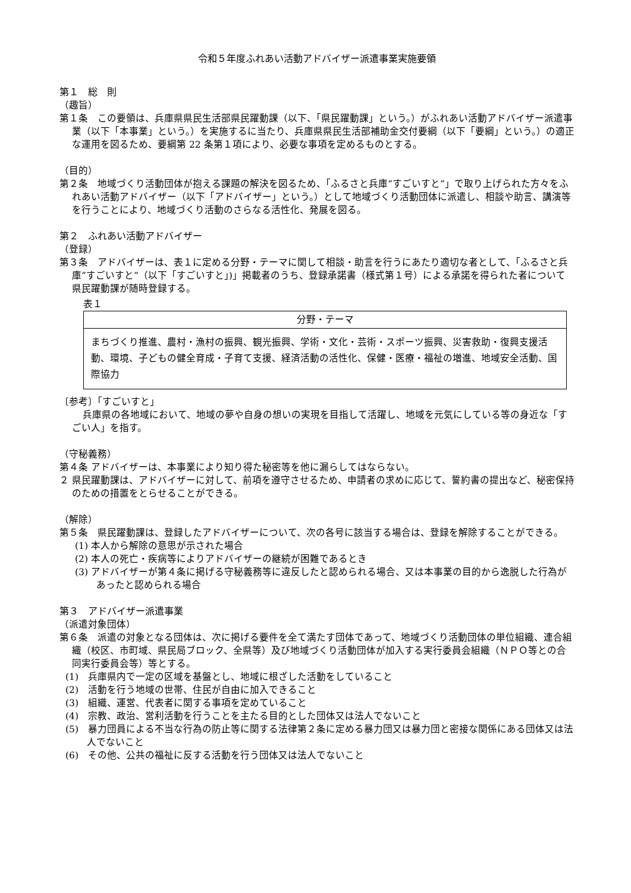令和５年度ふれあい活動アドバイザー派遣事業実施要領
第１　総　則
（趣旨）
第１条　この要領は、兵庫県県民生活部県民躍動課（以下、「県民躍動課」という。）がふれあい活動アドバイザー派遣事業（以下「本事業」という。）を実施するに当たり、兵庫県県民生活部補助金交付要綱（以下「要綱」という。）の適正な運用を図るため、要綱第 22 条第１項により、必要な事項を定めるものとする。
（目的）
第２条　地域づくり活動団体が抱える課題の解決を図るため、「ふるさと兵庫“すごいすと”」で取り上げられた方々をふれあい活動アドバイザー（以下「アドバイザー」という。）として地域づくり活動団体に派遣し、相談や助言、講演等を行うことにより、地域づくり活動のさらなる活性化、発展を図る。
第２　ふれあい活動アドバイザー
（登録）
第３条　アドバイザーは、表１に定める分野・テーマに関して相談・助言を行うにあたり適切な者として、「ふるさと兵庫”すごいすと”（以下「すごいすと」)」掲載者のうち、登録承諾書（様式第１号）による承諾を得られた者について県民躍動課が随時登録する。
表１
| 分野・テーマ |
| --- |
| まちづくり推進、農村・漁村の振興、観光振興、学術・文化・芸術・スポーツ振興、災害救助・復興支援活動、環境、子どもの健全育成・子育て支援、経済活動の活性化、保健・医療・福祉の増進、地域安全活動、国際協力 |
〔参考〕「すごいすと」
兵庫県の各地域において、地域の夢や自身の想いの実現を目指して活躍し、地域を元気にしている等の身近な「すごい人」を指す。
（守秘義務）
第４条 アドバイザーは、本事業により知り得た秘密等を他に漏らしてはならない。
２ 県民躍動課は、アドバイザーに対して、前項を遵守させるため、申請者の求めに応じて、誓約書の提出など、秘密保持のための措置をとらせることができる。
（解除）
第５条　県民躍動課は、登録したアドバイザーについて、次の各号に該当する場合は、登録を解除することができる。
(1) 本人から解除の意思が示された場合
(2) 本人の死亡・疾病等によりアドバイザーの継続が困難であるとき
(3) アドバイザーが第４条に掲げる守秘義務等に違反したと認められる場合、又は本事業の目的から逸脱した行為があったと認められる場合
第３　アドバイザー派遣事業
（派遣対象団体）
第６条　派遣の対象となる団体は、次に掲げる要件を全て満たす団体であって、地域づくり活動団体の単位組織、連合組織（校区、市町域、県民局ブロック、全県等）及び地域づくり活動団体が加入する実行委員会組織（ＮＰＯ等との合同実行委員会等）等とする。
(1)　兵庫県内で一定の区域を基盤とし、地域に根ざした活動をしていること
(2)　活動を行う地域の世帯、住民が自由に加入できること
(3)　組織、運営、代表者に関する事項を定めていること
(4)　宗教、政治、営利活動を行うことを主たる目的とした団体又は法人でないこと
(5)　暴力団員による不当な行為の防止等に関する法律第２条に定める暴力団又は暴力団と密接な関係にある団体又は法人でないこと
(6)　その他、公共の福祉に反する活動を行う団体又は法人でないこと